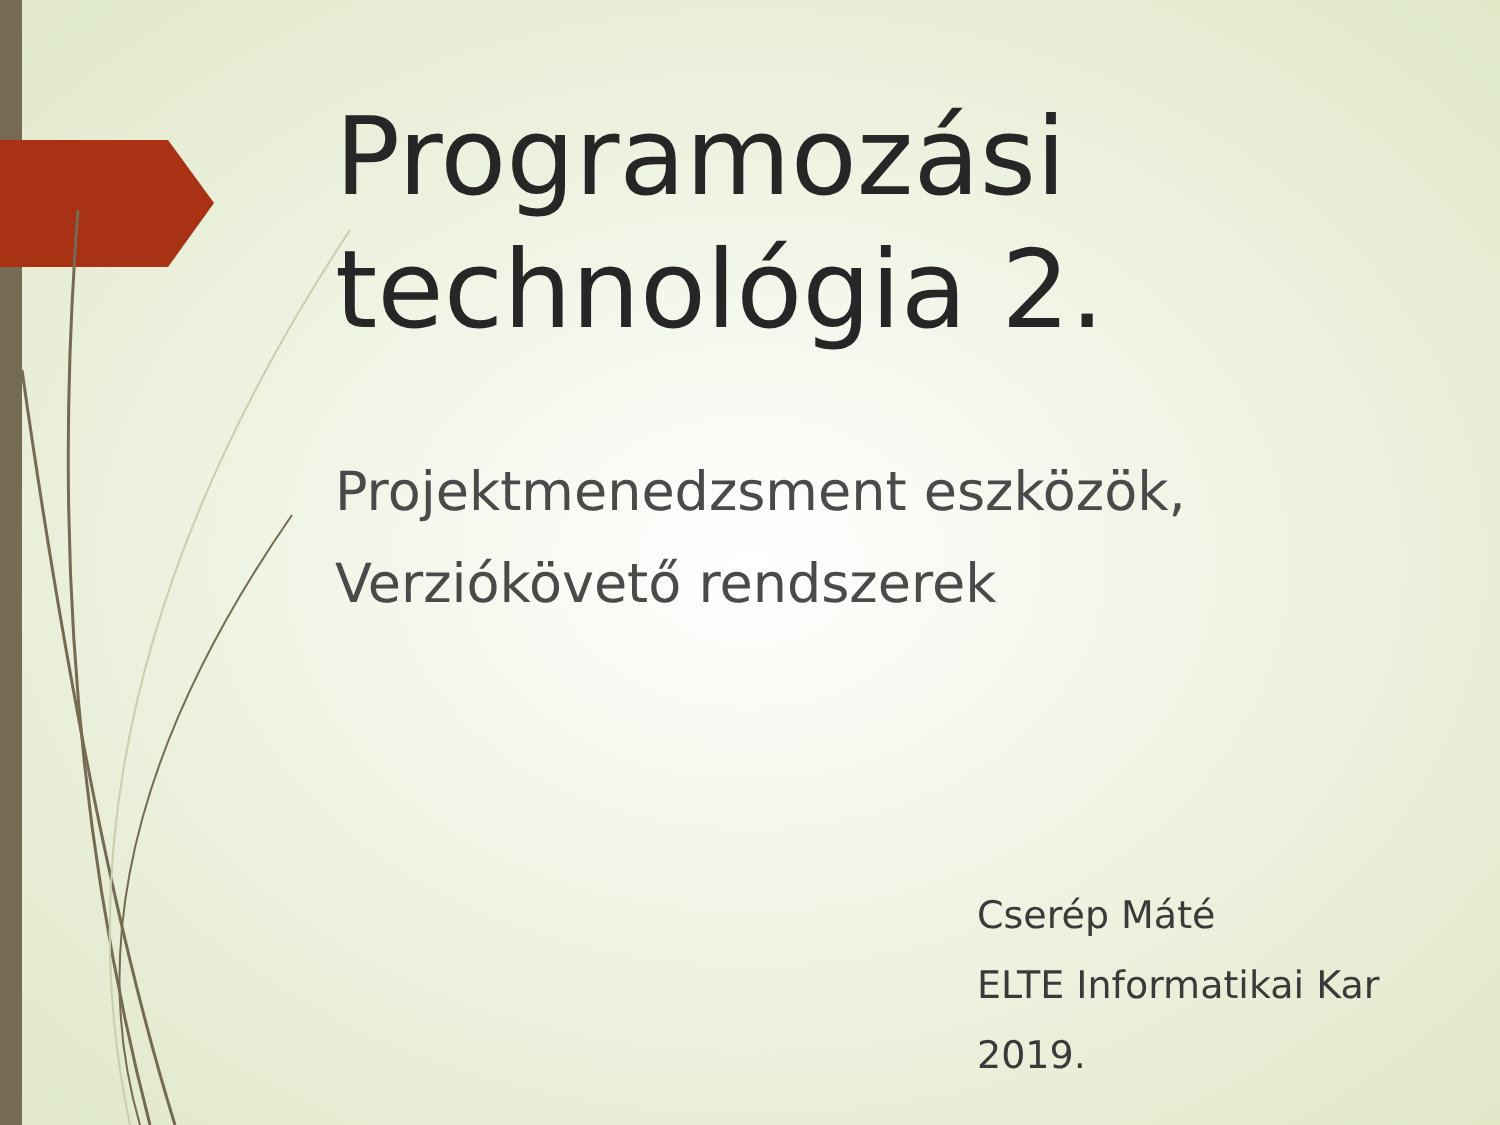Programozási
technológia 2.
Projektmenedzsment eszközök,
Verziókövető rendszerek
Cserép Máté
ELTE Informatikai Kar
2019.